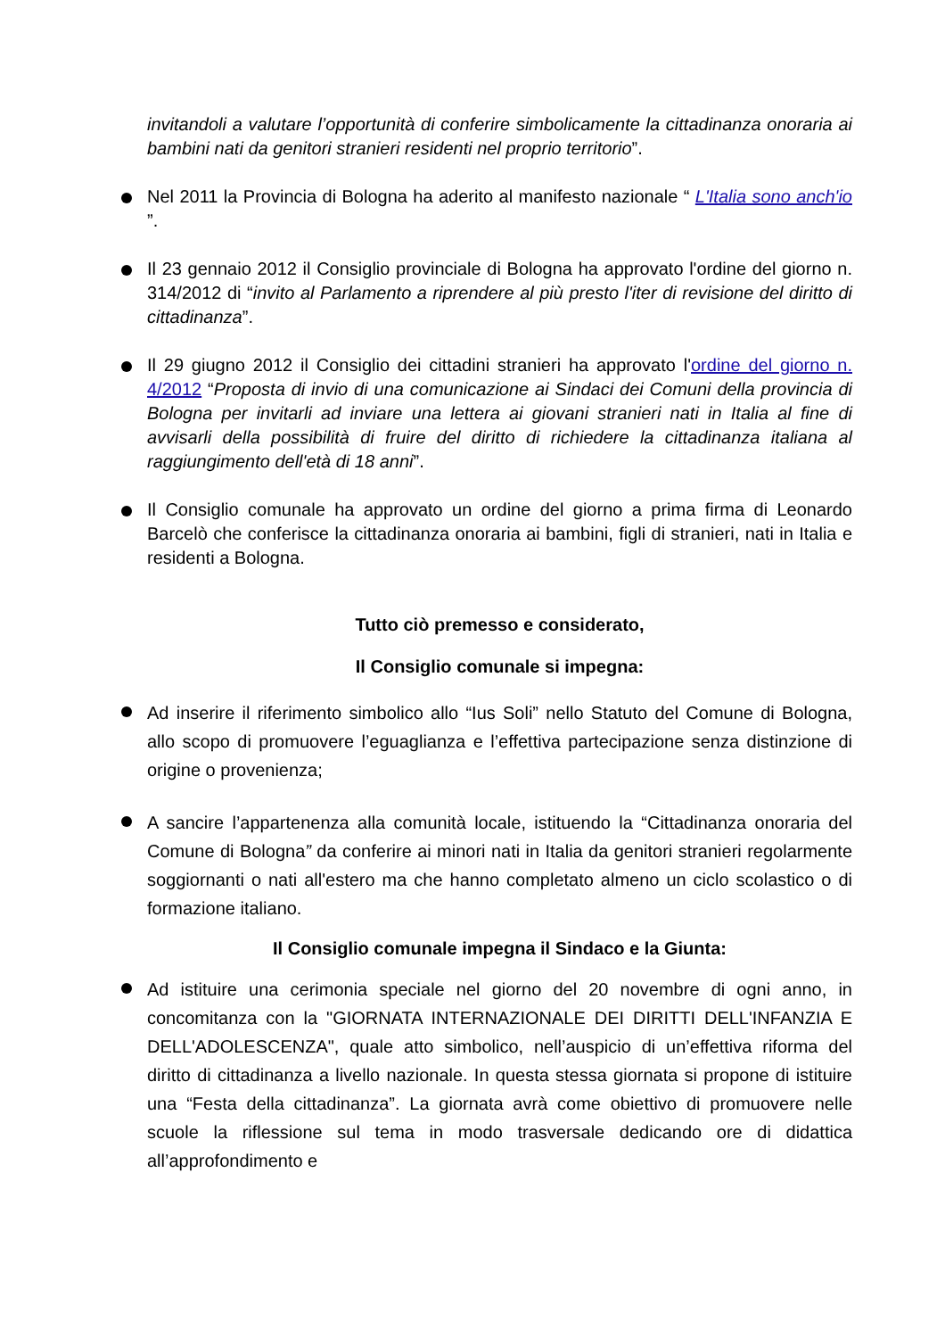invitandoli a valutare l’opportunità di conferire simbolicamente la cittadinanza onoraria ai bambini nati da genitori stranieri residenti nel proprio territorio”.
Nel 2011 la Provincia di Bologna ha aderito al manifesto nazionale “ L'Italia sono anch'io ”.
Il 23 gennaio 2012 il Consiglio provinciale di Bologna ha approvato l'ordine del giorno n. 314/2012 di “invito al Parlamento a riprendere al più presto l'iter di revisione del diritto di cittadinanza”.
Il 29 giugno 2012 il Consiglio dei cittadini stranieri ha approvato l'ordine del giorno n. 4/2012 “Proposta di invio di una comunicazione ai Sindaci dei Comuni della provincia di Bologna per invitarli ad inviare una lettera ai giovani stranieri nati in Italia al fine di avvisarli della possibilità di fruire del diritto di richiedere la cittadinanza italiana al raggiungimento dell'età di 18 anni”.
Il Consiglio comunale ha approvato un ordine del giorno a prima firma di Leonardo Barcelò che conferisce la cittadinanza onoraria ai bambini, figli di stranieri, nati in Italia e residenti a Bologna.
Tutto ciò premesso e considerato,
Il Consiglio comunale si impegna:
Ad inserire il riferimento simbolico allo “Ius Soli” nello Statuto del Comune di Bologna, allo scopo di promuovere l’eguaglianza e l’effettiva partecipazione senza distinzione di origine o provenienza;
A sancire l’appartenenza alla comunità locale, istituendo la “Cittadinanza onoraria del Comune di Bologna” da conferire ai minori nati in Italia da genitori stranieri regolarmente soggiornanti o nati all'estero ma che hanno completato almeno un ciclo scolastico o di formazione italiano.
Il Consiglio comunale impegna il Sindaco e la Giunta:
Ad istituire una cerimonia speciale nel giorno del 20 novembre di ogni anno, in concomitanza con la "GIORNATA INTERNAZIONALE DEI DIRITTI DELL'INFANZIA E DELL'ADOLESCENZA", quale atto simbolico, nell’auspicio di un’effettiva riforma del diritto di cittadinanza a livello nazionale. In questa stessa giornata si propone di istituire una “Festa della cittadinanza”. La giornata avrà come obiettivo di promuovere nelle scuole la riflessione sul tema in modo trasversale dedicando ore di didattica all’approfondimento e